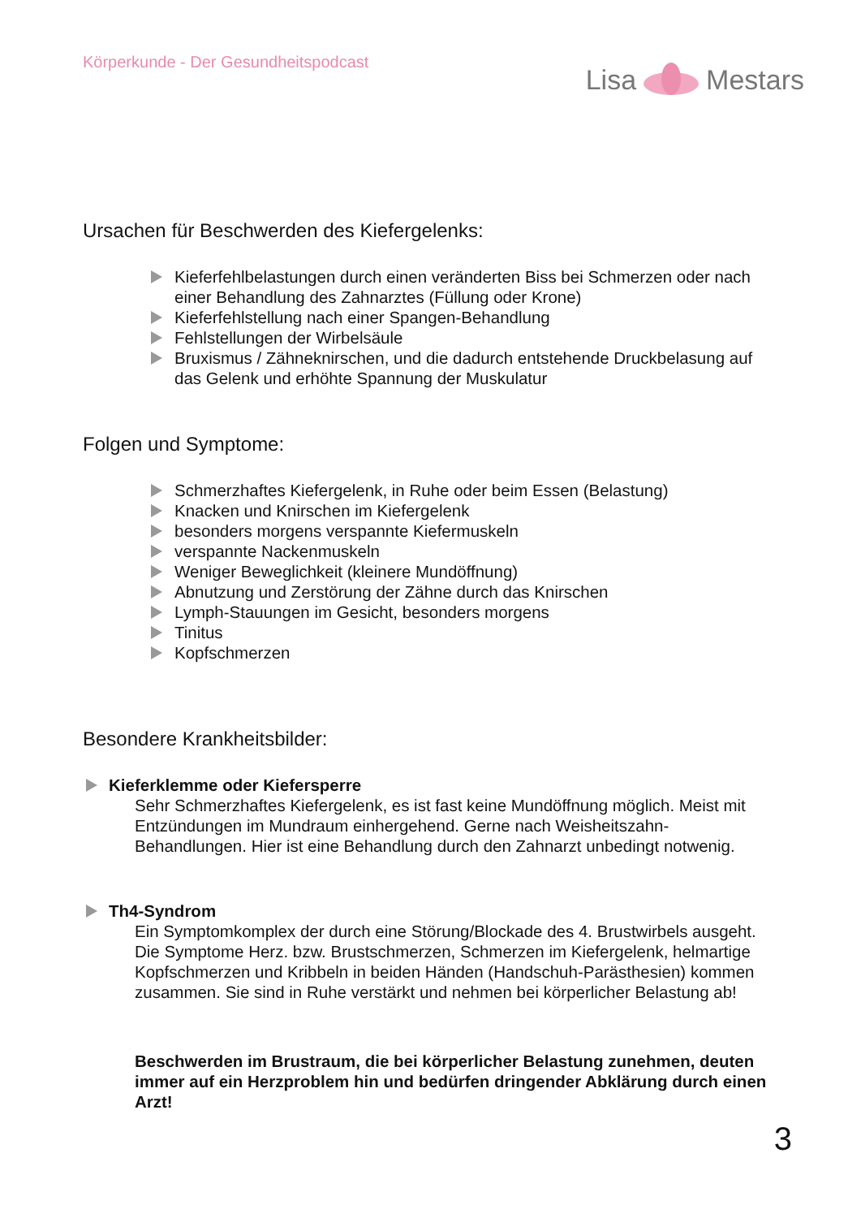Körperkunde - Der Gesundheitspodcast
Lisa Mestars
Ursachen für Beschwerden des Kiefergelenks:
Kieferfehlbelastungen durch einen veränderten Biss bei Schmerzen oder nach einer Behandlung des Zahnarztes (Füllung oder Krone)
Kieferfehlstellung nach einer Spangen-Behandlung
Fehlstellungen der Wirbelsäule
Bruxismus / Zähneknirschen, und die dadurch entstehende Druckbelasung auf das Gelenk und erhöhte Spannung der Muskulatur
Folgen und Symptome:
Schmerzhaftes Kiefergelenk, in Ruhe oder beim Essen (Belastung)
Knacken und Knirschen im Kiefergelenk
besonders morgens verspannte Kiefermuskeln
verspannte Nackenmuskeln
Weniger Beweglichkeit (kleinere Mundöffnung)
Abnutzung und Zerstörung der Zähne durch das Knirschen
Lymph-Stauungen im Gesicht, besonders morgens
Tinitus
Kopfschmerzen
Besondere Krankheitsbilder:
Kieferklemme oder Kiefersperre
Sehr Schmerzhaftes Kiefergelenk, es ist fast keine Mundöffnung möglich. Meist mit Entzündungen im Mundraum einhergehend. Gerne nach Weisheitszahn-Behandlungen. Hier ist eine Behandlung durch den Zahnarzt unbedingt notwenig.
Th4-Syndrom
Ein Symptomkomplex der durch eine Störung/Blockade des 4. Brustwirbels ausgeht. Die Symptome Herz. bzw. Brustschmerzen, Schmerzen im Kiefergelenk, helmartige Kopfschmerzen und Kribbeln in beiden Händen (Handschuh-Parästhesien) kommen zusammen. Sie sind in Ruhe verstärkt und nehmen bei körperlicher Belastung ab!
Beschwerden im Brustraum, die bei körperlicher Belastung zunehmen, deuten immer auf ein Herzproblem hin und bedürfen dringender Abklärung durch einen Arzt!
3